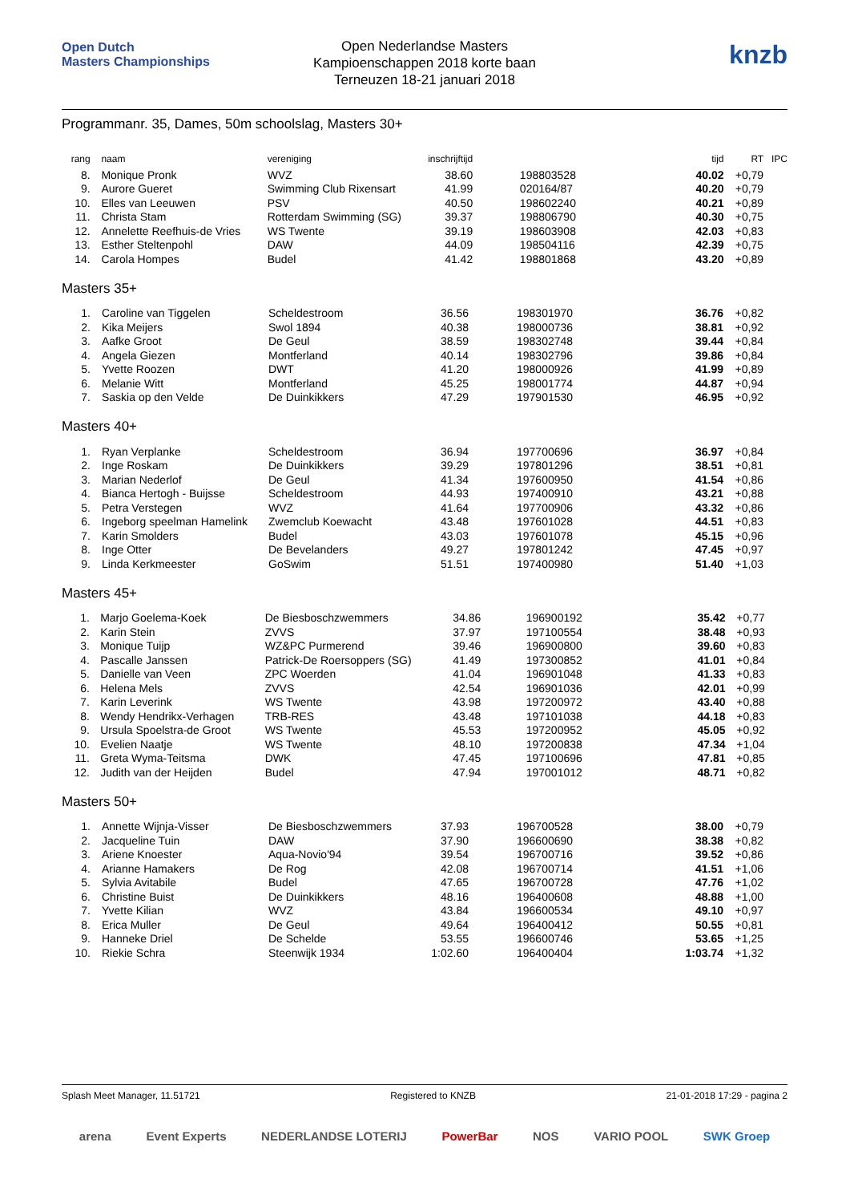Open Dutch
Masters Championships
Open Nederlandse Masters
Kampioenschappen 2018 korte baan
Terneuzen 18-21 januari 2018
knzb
Programmanr. 35, Dames, 50m schoolslag, Masters 30+
| rang | | naam | vereniging | inschrijftijd | | | tijd | RT | IPC |
| --- | --- | --- | --- | --- | --- | --- | --- | --- | --- |
| 8. | | Monique Pronk | WVZ | 38.60 | | 198803528 | 40.02 | +0,79 | |
| 9. | | Aurore Gueret | Swimming Club Rixensart | 41.99 | | 020164/87 | 40.20 | +0,79 | |
| 10. | | Elles van Leeuwen | PSV | 40.50 | | 198602240 | 40.21 | +0,89 | |
| 11. | | Christa Stam | Rotterdam Swimming (SG) | 39.37 | | 198806790 | 40.30 | +0,75 | |
| 12. | | Annelette Reefhuis-de Vries | WS Twente | 39.19 | | 198603908 | 42.03 | +0,83 | |
| 13. | | Esther Steltenpohl | DAW | 44.09 | | 198504116 | 42.39 | +0,75 | |
| 14. | | Carola Hompes | Budel | 41.42 | | 198801868 | 43.20 | +0,89 | |
Masters 35+
| 1. | | Caroline van Tiggelen | Scheldestroom | 36.56 | | 198301970 | 36.76 | +0,82 | |
| 2. | | Kika Meijers | Swol 1894 | 40.38 | | 198000736 | 38.81 | +0,92 | |
| 3. | | Aafke Groot | De Geul | 38.59 | | 198302748 | 39.44 | +0,84 | |
| 4. | | Angela Giezen | Montferland | 40.14 | | 198302796 | 39.86 | +0,84 | |
| 5. | | Yvette Roozen | DWT | 41.20 | | 198000926 | 41.99 | +0,89 | |
| 6. | | Melanie Witt | Montferland | 45.25 | | 198001774 | 44.87 | +0,94 | |
| 7. | | Saskia op den Velde | De Duinkikkers | 47.29 | | 197901530 | 46.95 | +0,92 | |
Masters 40+
| 1. | | Ryan Verplanke | Scheldestroom | 36.94 | | 197700696 | 36.97 | +0,84 | |
| 2. | | Inge Roskam | De Duinkikkers | 39.29 | | 197801296 | 38.51 | +0,81 | |
| 3. | | Marian Nederlof | De Geul | 41.34 | | 197600950 | 41.54 | +0,86 | |
| 4. | | Bianca Hertogh - Buijsse | Scheldestroom | 44.93 | | 197400910 | 43.21 | +0,88 | |
| 5. | | Petra Verstegen | WVZ | 41.64 | | 197700906 | 43.32 | +0,86 | |
| 6. | | Ingeborg speelman Hamelink | Zwemclub Koewacht | 43.48 | | 197601028 | 44.51 | +0,83 | |
| 7. | | Karin Smolders | Budel | 43.03 | | 197601078 | 45.15 | +0,96 | |
| 8. | | Inge Otter | De Bevelanders | 49.27 | | 197801242 | 47.45 | +0,97 | |
| 9. | | Linda Kerkmeester | GoSwim | 51.51 | | 197400980 | 51.40 | +1,03 | |
Masters 45+
| 1. | | Marjo Goelema-Koek | De Biesboschzwemmers | 34.86 | | 196900192 | 35.42 | +0,77 | |
| 2. | | Karin Stein | ZVVS | 37.97 | | 197100554 | 38.48 | +0,93 | |
| 3. | | Monique Tuijp | WZ&PC Purmerend | 39.46 | | 196900800 | 39.60 | +0,83 | |
| 4. | | Pascalle Janssen | Patrick-De Roersoppers (SG) | 41.49 | | 197300852 | 41.01 | +0,84 | |
| 5. | | Danielle van Veen | ZPC Woerden | 41.04 | | 196901048 | 41.33 | +0,83 | |
| 6. | | Helena Mels | ZVVS | 42.54 | | 196901036 | 42.01 | +0,99 | |
| 7. | | Karin Leverink | WS Twente | 43.98 | | 197200972 | 43.40 | +0,88 | |
| 8. | | Wendy Hendrikx-Verhagen | TRB-RES | 43.48 | | 197101038 | 44.18 | +0,83 | |
| 9. | | Ursula Spoelstra-de Groot | WS Twente | 45.53 | | 197200952 | 45.05 | +0,92 | |
| 10. | | Evelien Naatje | WS Twente | 48.10 | | 197200838 | 47.34 | +1,04 | |
| 11. | | Greta Wyma-Teitsma | DWK | 47.45 | | 197100696 | 47.81 | +0,85 | |
| 12. | | Judith van der Heijden | Budel | 47.94 | | 197001012 | 48.71 | +0,82 | |
Masters 50+
| 1. | | Annette Wijnja-Visser | De Biesboschzwemmers | 37.93 | | 196700528 | 38.00 | +0,79 | |
| 2. | | Jacqueline Tuin | DAW | 37.90 | | 196600690 | 38.38 | +0,82 | |
| 3. | | Ariene Knoester | Aqua-Novio'94 | 39.54 | | 196700716 | 39.52 | +0,86 | |
| 4. | | Arianne Hamakers | De Rog | 42.08 | | 196700714 | 41.51 | +1,06 | |
| 5. | | Sylvia Avitabile | Budel | 47.65 | | 196700728 | 47.76 | +1,02 | |
| 6. | | Christine Buist | De Duinkikkers | 48.16 | | 196400608 | 48.88 | +1,00 | |
| 7. | | Yvette Kilian | WVZ | 43.84 | | 196600534 | 49.10 | +0,97 | |
| 8. | | Erica Muller | De Geul | 49.64 | | 196400412 | 50.55 | +0,81 | |
| 9. | | Hanneke Driel | De Schelde | 53.55 | | 196600746 | 53.65 | +1,25 | |
| 10. | | Riekie Schra | Steenwijk 1934 | 1:02.60 | | 196400404 | 1:03.74 | +1,32 | |
Splash Meet Manager, 11.51721 Registered to KNZB 21-01-2018 17:29 - pagina 2
arena Event Experts NEDERLANDSE LOTERIJ PowerBar NOS VARIO POOL SWK Groep